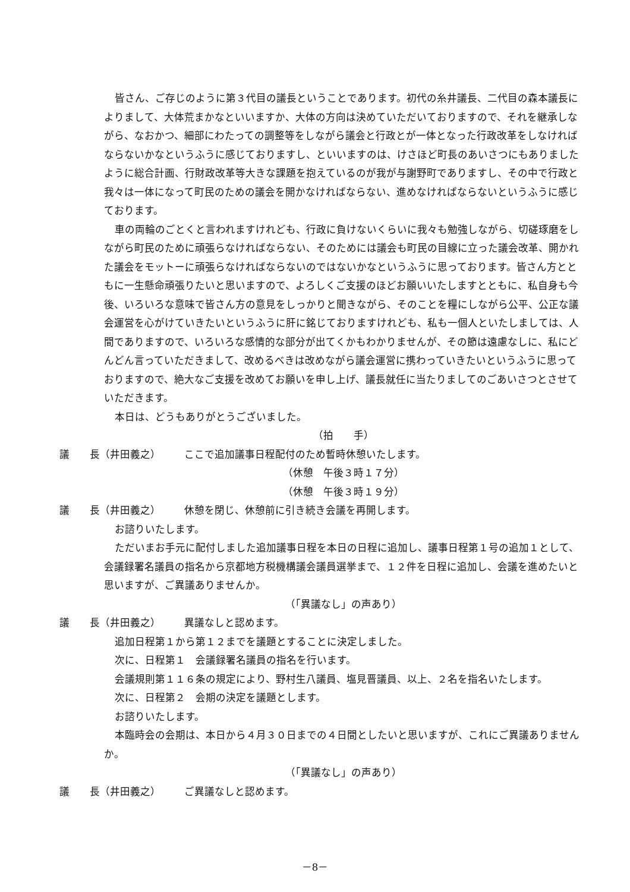皆さん、ご存じのように第３代目の議長ということであります。初代の糸井議長、二代目の森本議長によりまして、大体荒まかなといいますか、大体の方向は決めていただいておりますので、それを継承しながら、なおかつ、細部にわたっての調整等をしながら議会と行政とが一体となった行政改革をしなければならないかなというふうに感じておりますし、といいますのは、けさほど町長のあいさつにもありましたように総合計画、行財政改革等大きな課題を抱えているのが我が与謝野町でありますし、その中で行政と我々は一体になって町民のための議会を開かなければならない、進めなければならないというふうに感じております。
車の両輪のごとくと言われますけれども、行政に負けないくらいに我々も勉強しながら、切磋琢磨をしながら町民のために頑張らなければならない、そのためには議会も町民の目線に立った議会改革、開かれた議会をモットーに頑張らなければならないのではないかなというふうに思っております。皆さん方とともに一生懸命頑張りたいと思いますので、よろしくご支援のほどお願いいたしますとともに、私自身も今後、いろいろな意味で皆さん方の意見をしっかりと聞きながら、そのことを糧にしながら公平、公正な議会運営を心がけていきたいというふうに肝に銘じておりますけれども、私も一個人といたしましては、人間でありますので、いろいろな感情的な部分が出てくかもわかりませんが、その節は遠慮なしに、私にどんどん言っていただきまして、改めるべきは改めながら議会運営に携わっていきたいというふうに思っておりますので、絶大なご支援を改めてお願いを申し上げ、議長就任に当たりましてのごあいさつとさせていただきます。
本日は、どうもありがとうございました。
（拍　　手）
議　　長（井田義之） ここで追加議事日程配付のため暫時休憩いたします。
（休憩　午後３時１７分）
（休憩　午後３時１９分）
議　　長（井田義之） 休憩を閉じ、休憩前に引き続き会議を再開します。
お諮りいたします。
ただいまお手元に配付しました追加議事日程を本日の日程に追加し、議事日程第１号の追加１として、会議録署名議員の指名から京都地方税機構議会議員選挙まで、１２件を日程に追加し、会議を進めたいと思いますが、ご異議ありませんか。
（「異議なし」の声あり）
議　　長（井田義之） 異議なしと認めます。
追加日程第１から第１２までを議題とすることに決定しました。
次に、日程第１　会議録署名議員の指名を行います。
会議規則第１１６条の規定により、野村生八議員、塩見晋議員、以上、２名を指名いたします。
次に、日程第２　会期の決定を議題とします。
お諮りいたします。
本臨時会の会期は、本日から４月３０日までの４日間としたいと思いますが、これにご異議ありませんか。
（「異議なし」の声あり）
議　　長（井田義之） ご異議なしと認めます。
－8－